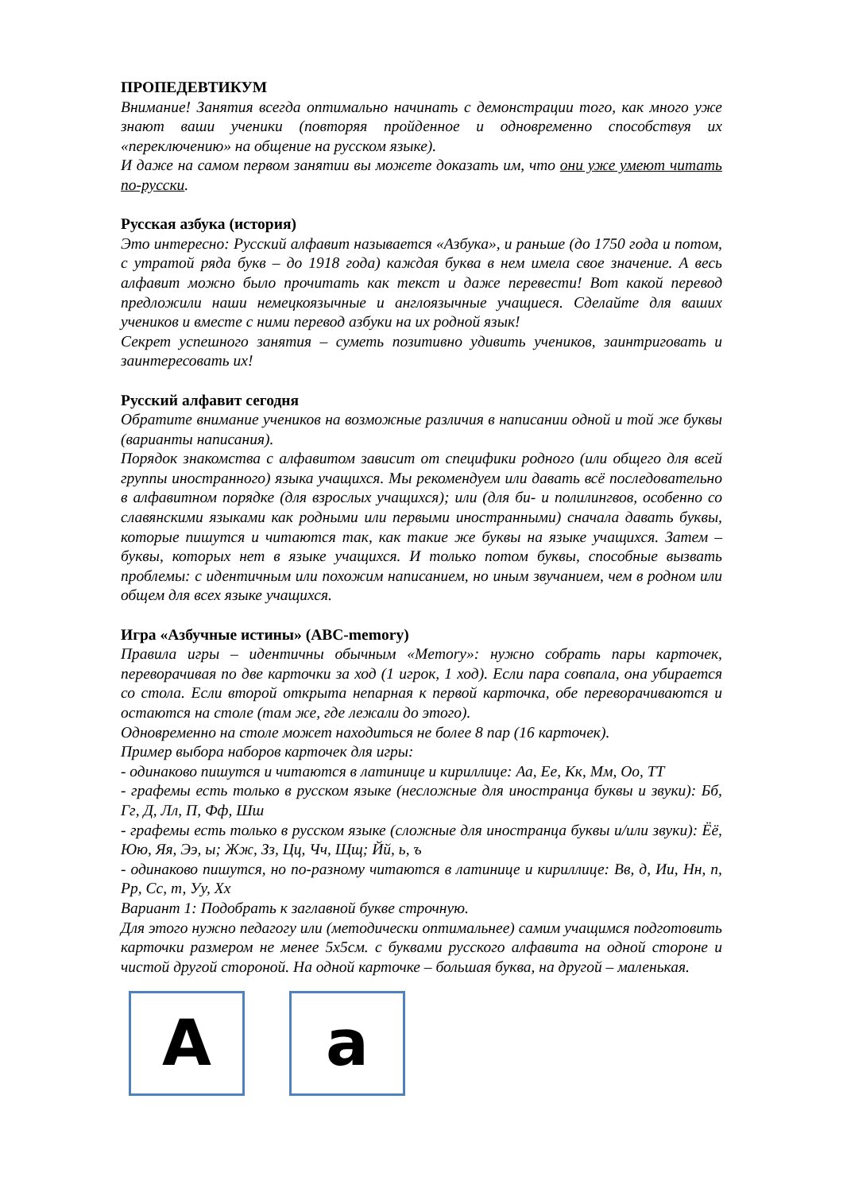ПРОПЕДЕВТИКУМ
Внимание! Занятия всегда оптимально начинать с демонстрации того, как много уже знают ваши ученики (повторяя пройденное и одновременно способствуя их «переключению» на общение на русском языке).
И даже на самом первом занятии вы можете доказать им, что они уже умеют читать по-русски.
Русская азбука (история)
Это интересно: Русский алфавит называется «Азбука», и раньше (до 1750 года и потом, с утратой ряда букв – до 1918 года) каждая буква в нем имела свое значение. А весь алфавит можно было прочитать как текст и даже перевести! Вот какой перевод предложили наши немецкоязычные и англоязычные учащиеся. Сделайте для ваших учеников и вместе с ними перевод азбуки на их родной язык!
Секрет успешного занятия – суметь позитивно удивить учеников, заинтриговать и заинтересовать их!
Русский алфавит сегодня
Обратите внимание учеников на возможные различия в написании одной и той же буквы (варианты написания).
Порядок знакомства с алфавитом зависит от специфики родного (или общего для всей группы иностранного) языка учащихся. Мы рекомендуем или давать всё последовательно в алфавитном порядке (для взрослых учащихся); или (для би- и полилингвов, особенно со славянскими языками как родными или первыми иностранными) сначала давать буквы, которые пишутся и читаются так, как такие же буквы на языке учащихся. Затем – буквы, которых нет в языке учащихся. И только потом буквы, способные вызвать проблемы: с идентичным или похожим написанием, но иным звучанием, чем в родном или общем для всех языке учащихся.
Игра «Азбучные истины» (ABC-memory)
Правила игры – идентичны обычным «Memory»: нужно собрать пары карточек, переворачивая по две карточки за ход (1 игрок, 1 ход). Если пара совпала, она убирается со стола. Если второй открыта непарная к первой карточка, обе переворачиваются и остаются на столе (там же, где лежали до этого).
Одновременно на столе может находиться не более 8 пар (16 карточек).
Пример выбора наборов карточек для игры:
- одинаково пишутся и читаются в латинице и кириллице: Аа, Ее, Кк, Мм, Оо, ТТ
- графемы есть только в русском языке (несложные для иностранца буквы и звуки): Бб, Гг, Д, Лл, П, Фф, Шш
- графемы есть только в русском языке (сложные для иностранца буквы и/или звуки): Ёё, Юю, Яя, Ээ, ы; Жж, Зз, Цц, Чч, Щщ; Йй, ь, ъ
- одинаково пишутся, но по-разному читаются в латинице и кириллице: Вв, д, Ии, Нн, п, Рр, Сс, т, Уу, Хх
Вариант 1: Подобрать к заглавной букве строчную.
Для этого нужно педагогу или (методически оптимальнее) самим учащимся подготовить карточки размером не менее 5х5см. с буквами русского алфавита на одной стороне и чистой другой стороной. На одной карточке – большая буква, на другой – маленькая.
A a